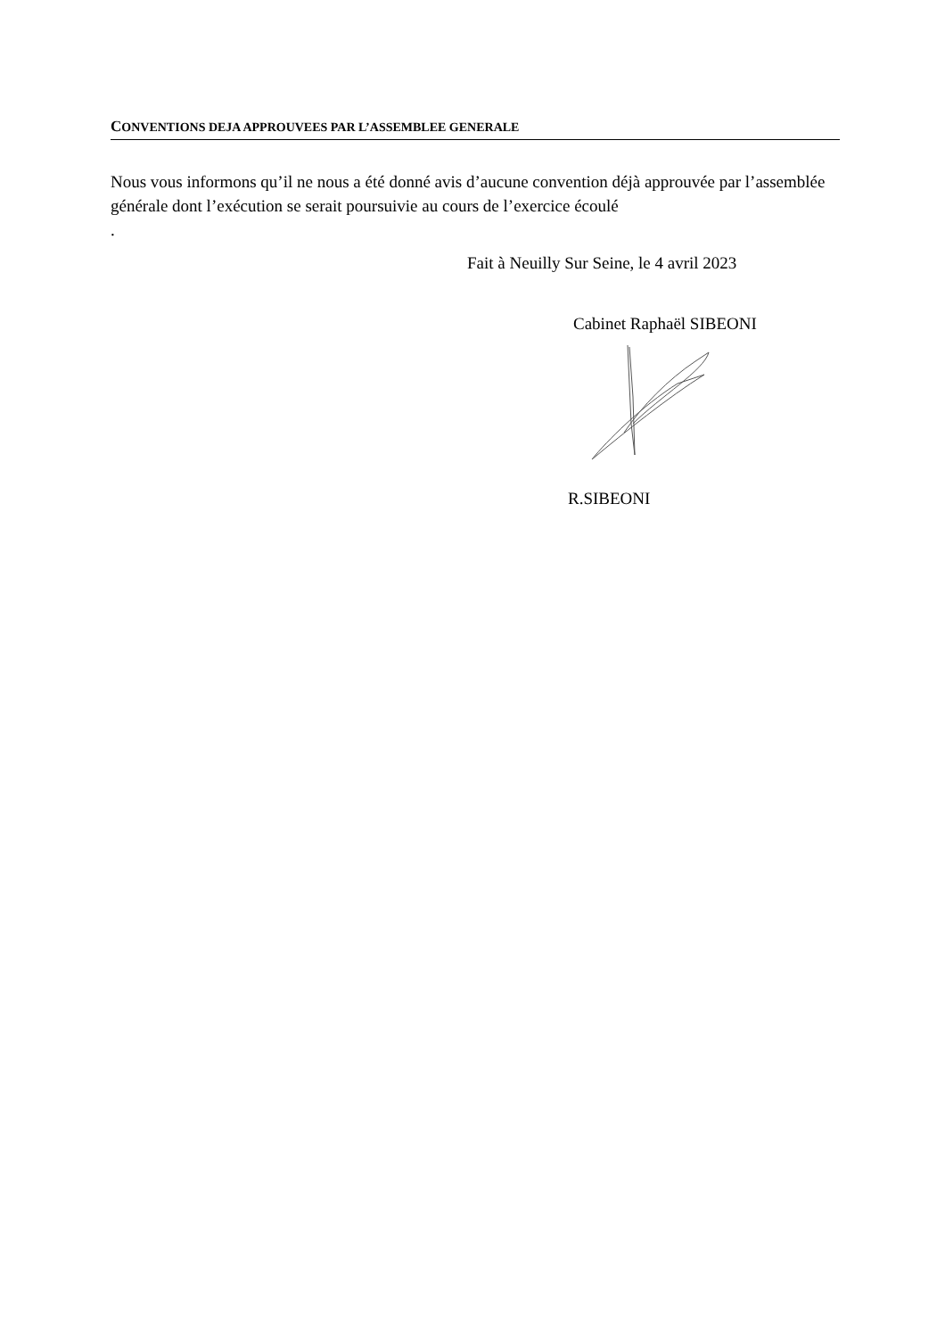CONVENTIONS DEJA APPROUVEES PAR L’ASSEMBLEE GENERALE
Nous vous informons qu’il ne nous a été donné avis d’aucune convention déjà approuvée par l’assemblée générale dont l’exécution se serait poursuivie au cours de l’exercice écoulé
.
Fait à Neuilly Sur Seine, le 4 avril 2023
Cabinet Raphaël SIBEONI
R.SIBEONI